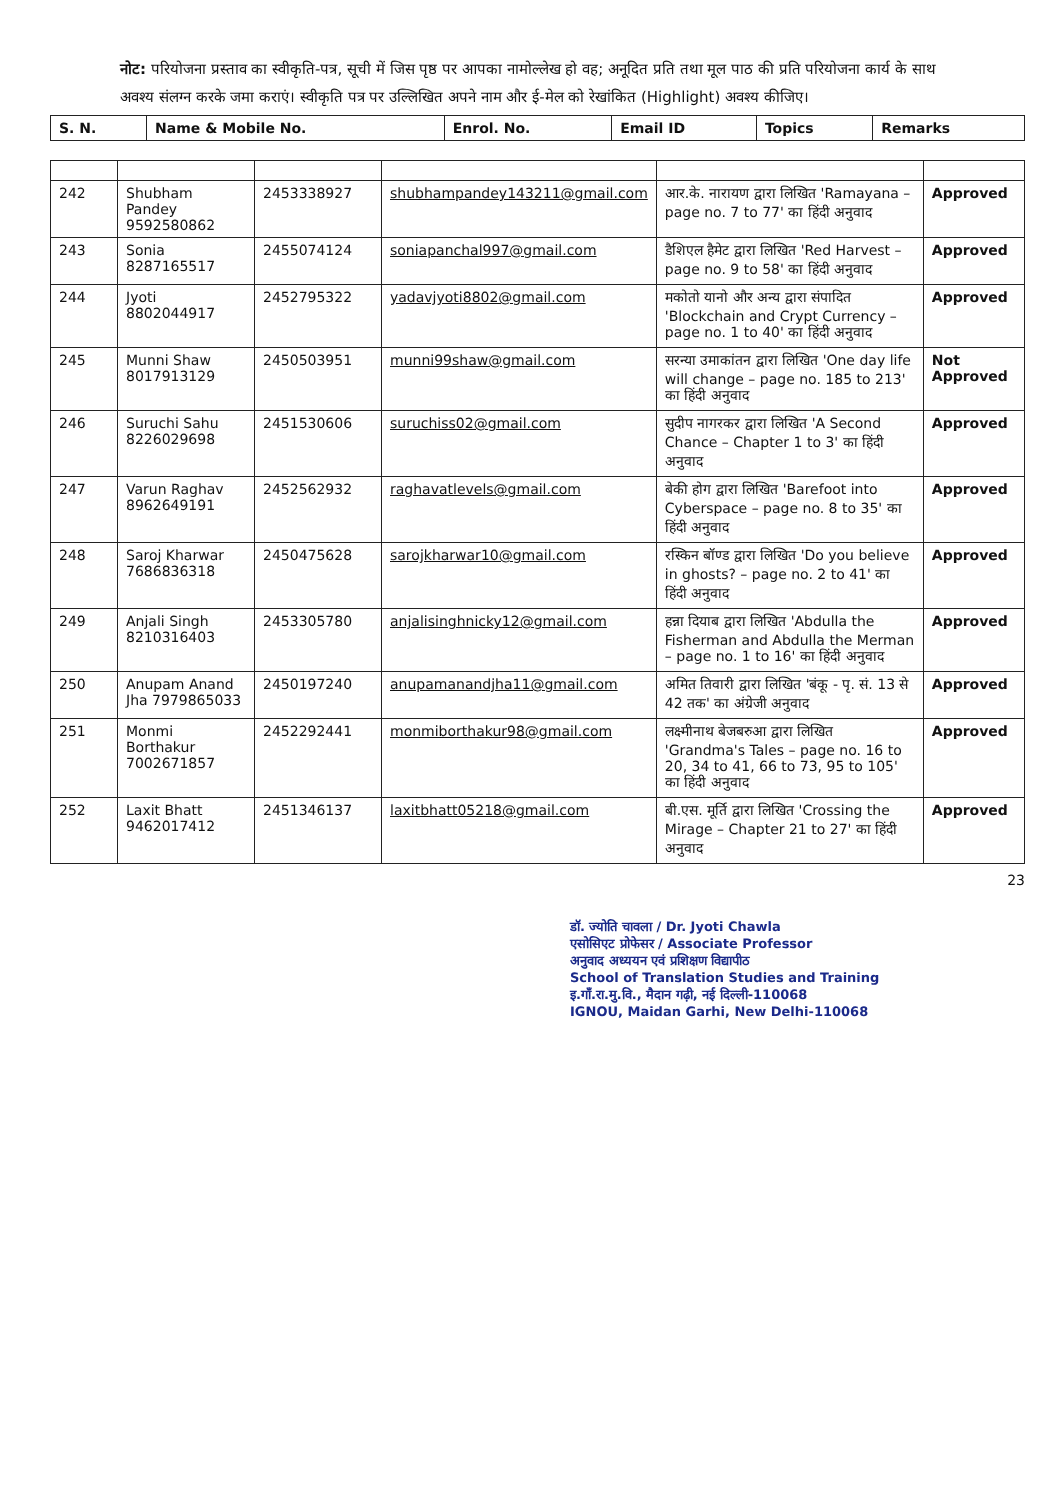नोट: परियोजना प्रस्ताव का स्वीकृति-पत्र, सूची में जिस पृष्ठ पर आपका नामोल्लेख हो वह; अनूदित प्रति तथा मूल पाठ की प्रति परियोजना कार्य के साथ अवश्य संलग्न करके जमा कराएं। स्वीकृति पत्र पर उल्लिखित अपने नाम और ई-मेल को रेखांकित (Highlight) अवश्य कीजिए।
| S. N. | Name & Mobile No. | Enrol. No. | Email ID | Topics | Remarks |
| --- | --- | --- | --- | --- | --- |
| 242 | Shubham Pandey 9592580862 | 2453338927 | shubhampandey143211@gmail.com | आर.के. नारायण द्वारा लिखित 'Ramayana – page no. 7 to 77' का हिंदी अनुवाद | Approved |
| 243 | Sonia 8287165517 | 2455074124 | soniapanchal997@gmail.com | डैशिएल हैमेट द्वारा लिखित 'Red Harvest – page no. 9 to 58' का हिंदी अनुवाद | Approved |
| 244 | Jyoti 8802044917 | 2452795322 | yadavjyoti8802@gmail.com | मकोतो यानो और अन्य द्वारा संपादित 'Blockchain and Crypt Currency – page no. 1 to 40' का हिंदी अनुवाद | Approved |
| 245 | Munni Shaw 8017913129 | 2450503951 | munni99shaw@gmail.com | सरन्या उमाकांतन द्वारा लिखित 'One day life will change – page no. 185 to 213' का हिंदी अनुवाद | Not Approved |
| 246 | Suruchi Sahu 8226029698 | 2451530606 | suruchiss02@gmail.com | सुदीप नागरकर द्वारा लिखित 'A Second Chance – Chapter 1 to 3' का हिंदी अनुवाद | Approved |
| 247 | Varun Raghav 8962649191 | 2452562932 | raghavatlevels@gmail.com | बेकी होग द्वारा लिखित 'Barefoot into Cyberspace – page no. 8 to 35' का हिंदी अनुवाद | Approved |
| 248 | Saroj Kharwar 7686836318 | 2450475628 | sarojkharwar10@gmail.com | रस्किन बॉण्ड द्वारा लिखित 'Do you believe in ghosts? – page no. 2 to 41' का हिंदी अनुवाद | Approved |
| 249 | Anjali Singh 8210316403 | 2453305780 | anjalisinghnicky12@gmail.com | हन्ना दियाब द्वारा लिखित 'Abdulla the Fisherman and Abdulla the Merman – page no. 1 to 16' का हिंदी अनुवाद | Approved |
| 250 | Anupam Anand Jha 7979865033 | 2450197240 | anupamanandjha11@gmail.com | अमित तिवारी द्वारा लिखित 'बंकू - पृ. सं. 13 से 42 तक' का अंग्रेजी अनुवाद | Approved |
| 251 | Monmi Borthakur 7002671857 | 2452292441 | monmiborthakur98@gmail.com | लक्ष्मीनाथ बेजबरुआ द्वारा लिखित 'Grandma's Tales – page no. 16 to 20, 34 to 41, 66 to 73, 95 to 105' का हिंदी अनुवाद | Approved |
| 252 | Laxit Bhatt 9462017412 | 2451346137 | laxitbhatt05218@gmail.com | बी.एस. मूर्ति द्वारा लिखित 'Crossing the Mirage – Chapter 21 to 27' का हिंदी अनुवाद | Approved |
23
डॉ. ज्योति चावला / Dr. Jyoti Chawla
एसोसिएट प्रोफेसर / Associate Professor
अनुवाद अध्ययन एवं प्रशिक्षण विद्यापीठ
School of Translation Studies and Training
इ.गाँ.रा.मु.वि., मैदान गढ़ी, नई दिल्ली-110068
IGNOU, Maidan Garhi, New Delhi-110068